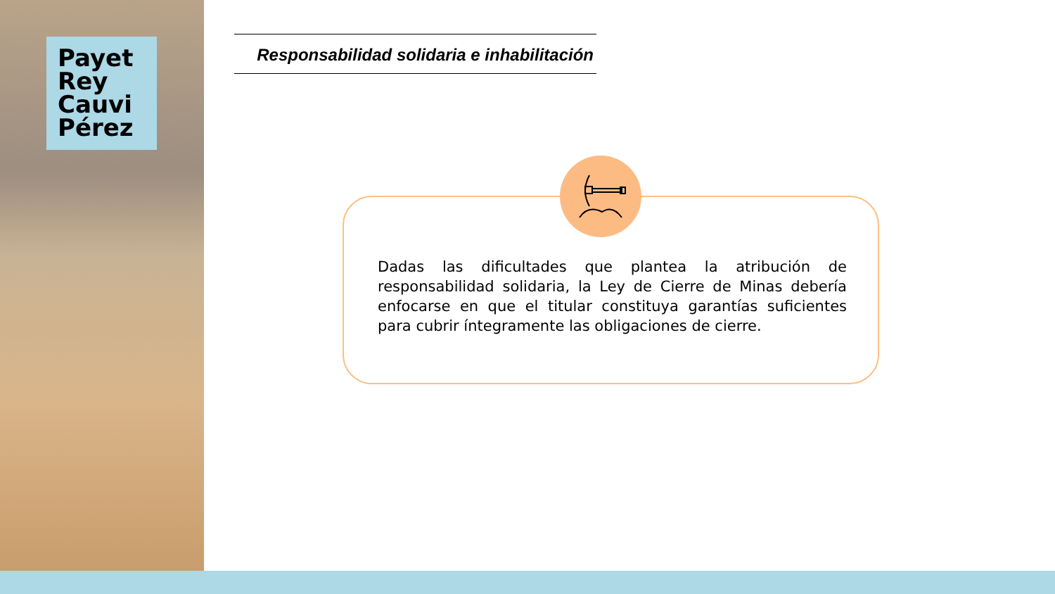Payet
Rey
Cauvi
Pérez
Responsabilidad solidaria e inhabilitación
Dadas las dificultades que plantea la atribución de responsabilidad solidaria, la Ley de Cierre de Minas debería enfocarse en que el titular constituya garantías suficientes para cubrir íntegramente las obligaciones de cierre.